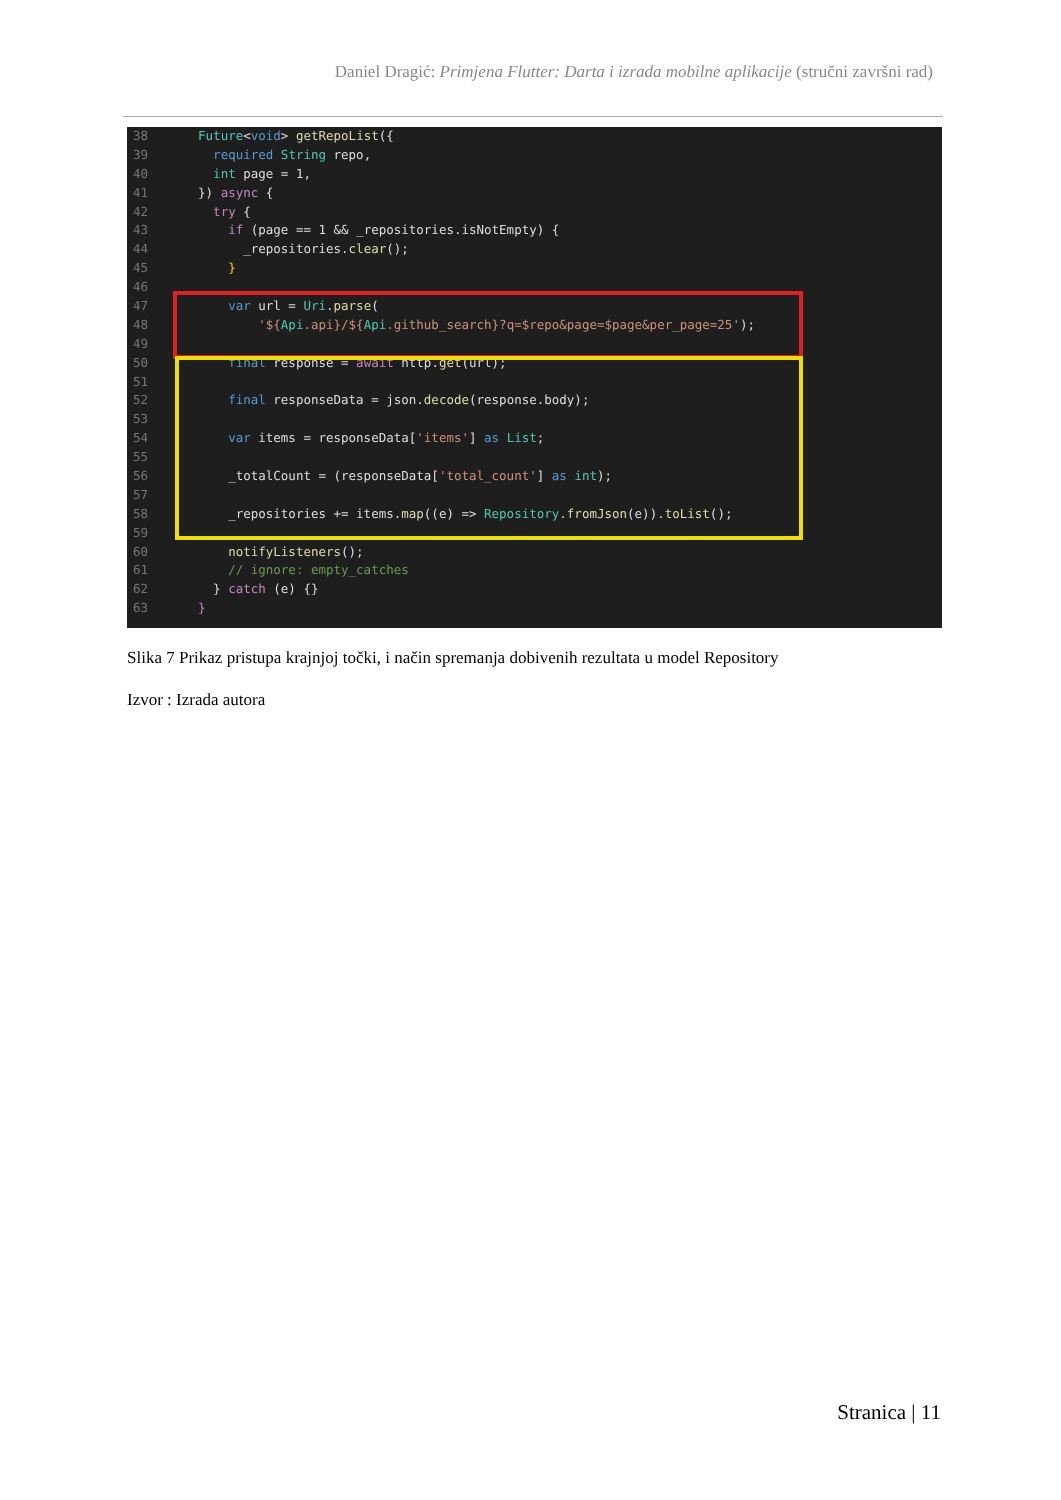Daniel Dragić: Primjena Flutter: Darta i izrada mobilne aplikacije (stručni završni rad)
38 Future<void> getRepoList({
39 required String repo,
40 int page = 1,
41 }) async {
42 try {
43 if (page == 1 && _repositories.isNotEmpty) {
44 _repositories.clear();
45 }
46
47 var url = Uri.parse(
48 '${Api.api}/${Api.github_search}?q=$repo&page=$page&per_page=25');
49
50 final response = await http.get(url);
51
52 final responseData = json.decode(response.body);
53
54 var items = responseData['items'] as List;
55
56 _totalCount = (responseData['total_count'] as int);
57
58 _repositories += items.map((e) => Repository.fromJson(e)).toList();
59
60 notifyListeners();
61 // ignore: empty_catches
62 } catch (e) {}
63 }
Slika 7 Prikaz pristupa krajnjoj točki, i način spremanja dobivenih rezultata u model Repository
Izvor : Izrada autora
Stranica | 11